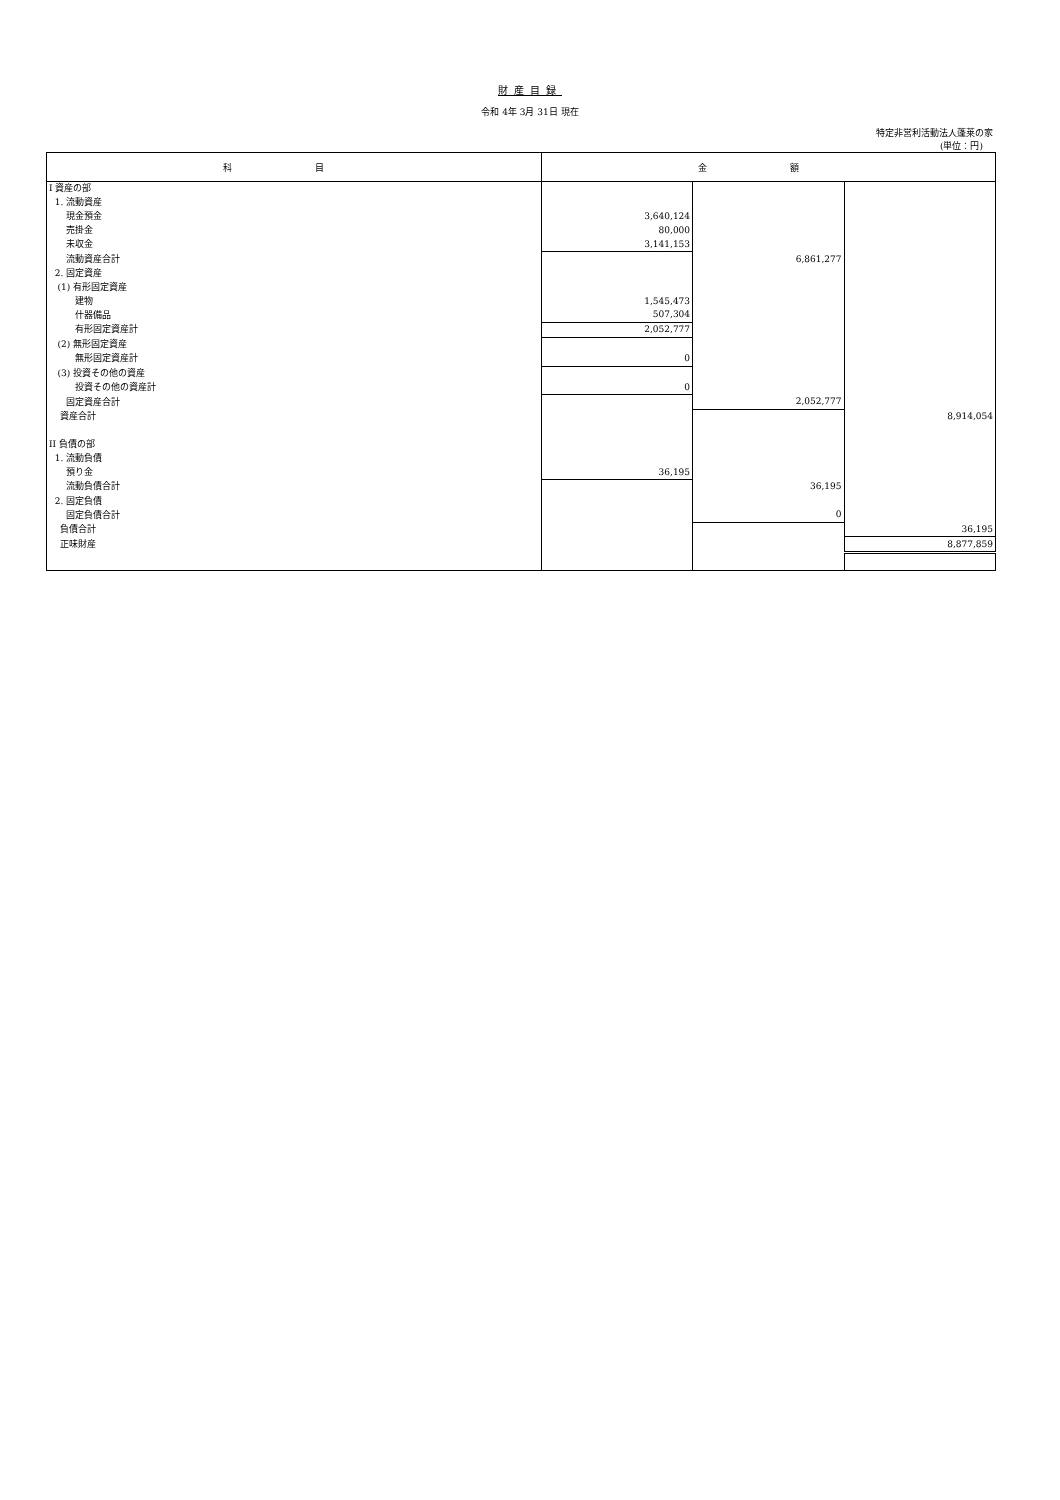財産目録
令和 4年 3月 31日 現在
特定非営利活動法人蓬莱の家
(単位：円)
| 科 目 | 金 額 | | |
| --- | --- | --- | --- |
| I 資産の部 | | | |
| 1. 流動資産 | | | |
| 現金預金 | 3,640,124 | | |
| 売掛金 | 80,000 | | |
| 未収金 | 3,141,153 | | |
| 流動資産合計 | | 6,861,277 | |
| 2. 固定資産 | | | |
| (1) 有形固定資産 | | | |
| 建物 | 1,545,473 | | |
| 什器備品 | 507,304 | | |
| 有形固定資産計 | 2,052,777 | | |
| (2) 無形固定資産 | | | |
| 無形固定資産計 | 0 | | |
| (3) 投資その他の資産 | | | |
| 投資その他の資産計 | 0 | | |
| 固定資産合計 | | 2,052,777 | |
| 資産合計 | | | 8,914,054 |
| II 負債の部 | | | |
| 1. 流動負債 | | | |
| 預り金 | 36,195 | | |
| 流動負債合計 | | 36,195 | |
| 2. 固定負債 | | | |
| 固定負債合計 | | 0 | |
| 負債合計 | | | 36,195 |
| 正味財産 | | | 8,877,859 |